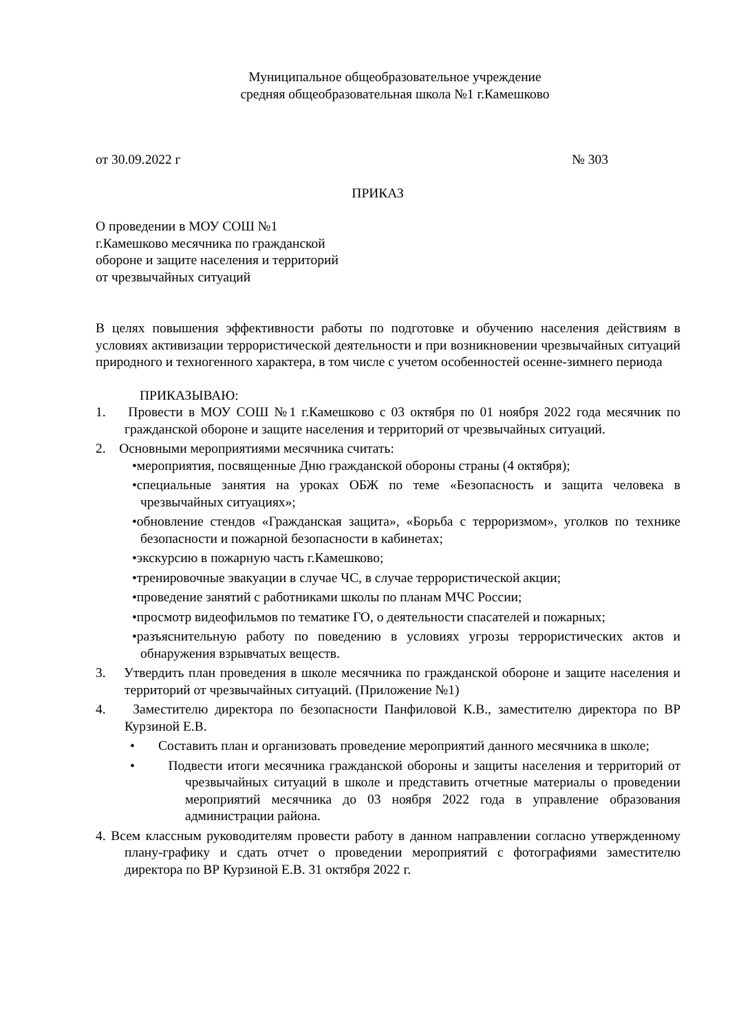Муниципальное общеобразовательное учреждение
средняя общеобразовательная школа №1 г.Камешково
от 30.09.2022 г № 303
ПРИКАЗ
О проведении в МОУ СОШ №1
г.Камешково месячника по гражданской
обороне и защите населения и территорий
от чрезвычайных ситуаций
В целях повышения эффективности работы по подготовке и обучению населения действиям в условиях активизации террористической деятельности и при возникновении чрезвычайных ситуаций природного и техногенного характера, в том числе с учетом особенностей осенне-зимнего периода
ПРИКАЗЫВАЮ:
1. Провести в МОУ СОШ №1 г.Камешково с 03 октября по 01 ноября 2022 года месячник по гражданской обороне и защите населения и территорий от чрезвычайных ситуаций.
2. Основными мероприятиями месячника считать:
•мероприятия, посвященные Дню гражданской обороны страны (4 октября);
•специальные занятия на уроках ОБЖ по теме «Безопасность и защита человека в чрезвычайных ситуациях»;
•обновление стендов «Гражданская защита», «Борьба с терроризмом», уголков по технике безопасности и пожарной безопасности в кабинетах;
•экскурсию в пожарную часть г.Камешково;
•тренировочные эвакуации в случае ЧС, в случае террористической акции;
•проведение занятий с работниками школы по планам МЧС России;
•просмотр видеофильмов по тематике ГО, о деятельности спасателей и пожарных;
•разъяснительную работу по поведению в условиях угрозы террористических актов и обнаружения взрывчатых веществ.
3. Утвердить план проведения в школе месячника по гражданской обороне и защите населения и территорий от чрезвычайных ситуаций. (Приложение №1)
4. Заместителю директора по безопасности Панфиловой К.В., заместителю директора по ВР Курзиной Е.В.
• Составить план и организовать проведение мероприятий данного месячника в школе;
• Подвести итоги месячника гражданской обороны и защиты населения и территорий от чрезвычайных ситуаций в школе и представить отчетные материалы о проведении мероприятий месячника до 03 ноября 2022 года в управление образования администрации района.
4. Всем классным руководителям провести работу в данном направлении согласно утвержденному плану-графику и сдать отчет о проведении мероприятий с фотографиями заместителю директора по ВР Курзиной Е.В. 31 октября 2022 г.